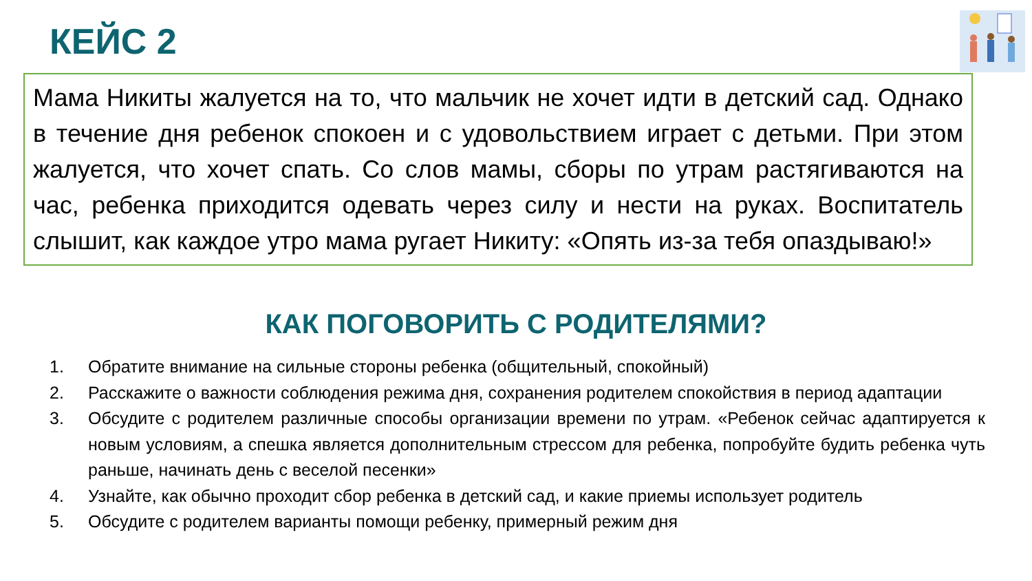КЕЙС 2
Мама Никиты жалуется на то, что мальчик не хочет идти в детский сад. Однако в течение дня ребенок спокоен и с удовольствием играет с детьми. При этом жалуется, что хочет спать. Со слов мамы, сборы по утрам растягиваются на час, ребенка приходится одевать через силу и нести на руках. Воспитатель слышит, как каждое утро мама ругает Никиту: «Опять из-за тебя опаздываю!»
КАК ПОГОВОРИТЬ С РОДИТЕЛЯМИ?
1. Обратите внимание на сильные стороны ребенка (общительный, спокойный)
2. Расскажите о важности соблюдения режима дня, сохранения родителем спокойствия в период адаптации
3. Обсудите с родителем различные способы организации времени по утрам. «Ребенок сейчас адаптируется к новым условиям, а спешка является дополнительным стрессом для ребенка, попробуйте будить ребенка чуть раньше, начинать день с веселой песенки»
4. Узнайте, как обычно проходит сбор ребенка в детский сад, и какие приемы использует родитель
5. Обсудите с родителем варианты помощи ребенку, примерный режим дня